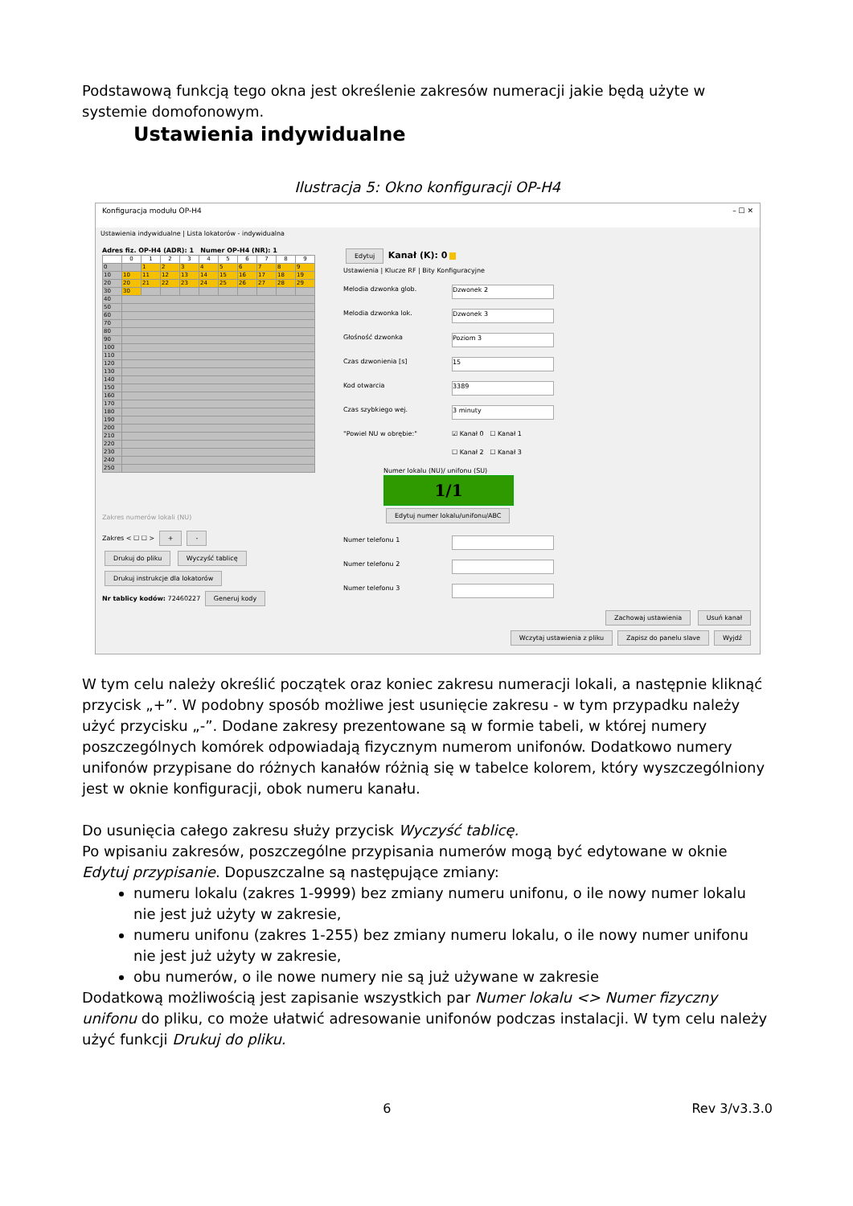Podstawową funkcją tego okna jest określenie zakresów numeracji jakie będą użyte w systemie domofonowym.
Ustawienia indywidualne
Ilustracja 5: Okno konfiguracji OP-H4
Konfiguracja modułu OP-H4 – ☐ ✕
Ustawienia indywidualne | Lista lokatorów - indywidualna
Adres fiz. OP-H4 (ADR): 1 Numer OP-H4 (NR): 1
| | 0 | 1 | 2 | 3 | 4 | 5 | 6 | 7 | 8 | 9 |
| --- | --- | --- | --- | --- | --- | --- | --- | --- | --- | --- |
| 0 | | 1 | 2 | 3 | 4 | 5 | 6 | 7 | 8 | 9 |
| 10 | 10 | 11 | 12 | 13 | 14 | 15 | 16 | 17 | 18 | 19 |
| 20 | 20 | 21 | 22 | 23 | 24 | 25 | 26 | 27 | 28 | 29 |
| 30 | 30 | | | | | | | | | |
| 40 | | | | | | | | | | |
| 50 | | | | | | | | | | |
| 60 | | | | | | | | | | |
| 70 | | | | | | | | | | |
| 80 | | | | | | | | | | |
| 90 | | | | | | | | | | |
| 100 | | | | | | | | | | |
| 110 | | | | | | | | | | |
| 120 | | | | | | | | | | |
| 130 | | | | | | | | | | |
| 140 | | | | | | | | | | |
| 150 | | | | | | | | | | |
| 160 | | | | | | | | | | |
| 170 | | | | | | | | | | |
| 180 | | | | | | | | | | |
| 190 | | | | | | | | | | |
| 200 | | | | | | | | | | |
| 210 | | | | | | | | | | |
| 220 | | | | | | | | | | |
| 230 | | | | | | | | | | |
| 240 | | | | | | | | | | |
| 250 | | | | | | | | | | |
Zakres numerów lokali (NU)
Zakres < ☐ ☐ > + -
Drukuj do pliku Wyczyść tablicę
Drukuj instrukcje dla lokatorów
Nr tablicy kodów: 72460227 Generuj kody
Edytuj Kanał (K): 0
Ustawienia | Klucze RF | Bity Konfiguracyjne
Melodia dzwonka glob.
Dzwonek 2
Melodia dzwonka lok.
Dzwonek 3
Głośność dzwonka
Poziom 3
Czas dzwonienia [s]
15
Kod otwarcia
3389
Czas szybkiego wej.
3 minuty
"Powiel NU w obrębie:" ☑ Kanał 0 ☐ Kanał 1
☐ Kanał 2 ☐ Kanał 3
Numer lokalu (NU)/ unifonu (SU)
1/1
Edytuj numer lokalu/unifonu/ABC
Numer telefonu 1
Numer telefonu 2
Numer telefonu 3
Zachowaj ustawienia Usuń kanał
Wczytaj ustawienia z pliku Zapisz do panelu slave Wyjdź
W tym celu należy określić początek oraz koniec zakresu numeracji lokali, a następnie kliknąć przycisk „+”. W podobny sposób możliwe jest usunięcie zakresu - w tym przypadku należy użyć przycisku „-”. Dodane zakresy prezentowane są w formie tabeli, w której numery poszczególnych komórek odpowiadają fizycznym numerom unifonów. Dodatkowo numery unifonów przypisane do różnych kanałów różnią się w tabelce kolorem, który wyszczególniony jest w oknie konfiguracji, obok numeru kanału.
Do usunięcia całego zakresu służy przycisk Wyczyść tablicę.
Po wpisaniu zakresów, poszczególne przypisania numerów mogą być edytowane w oknie Edytuj przypisanie. Dopuszczalne są następujące zmiany:
numeru lokalu (zakres 1-9999) bez zmiany numeru unifonu, o ile nowy numer lokalu nie jest już użyty w zakresie,
numeru unifonu (zakres 1-255) bez zmiany numeru lokalu, o ile nowy numer unifonu nie jest już użyty w zakresie,
obu numerów, o ile nowe numery nie są już używane w zakresie
Dodatkową możliwością jest zapisanie wszystkich par Numer lokalu <> Numer fizyczny unifonu do pliku, co może ułatwić adresowanie unifonów podczas instalacji. W tym celu należy użyć funkcji Drukuj do pliku.
6 Rev 3/v3.3.0